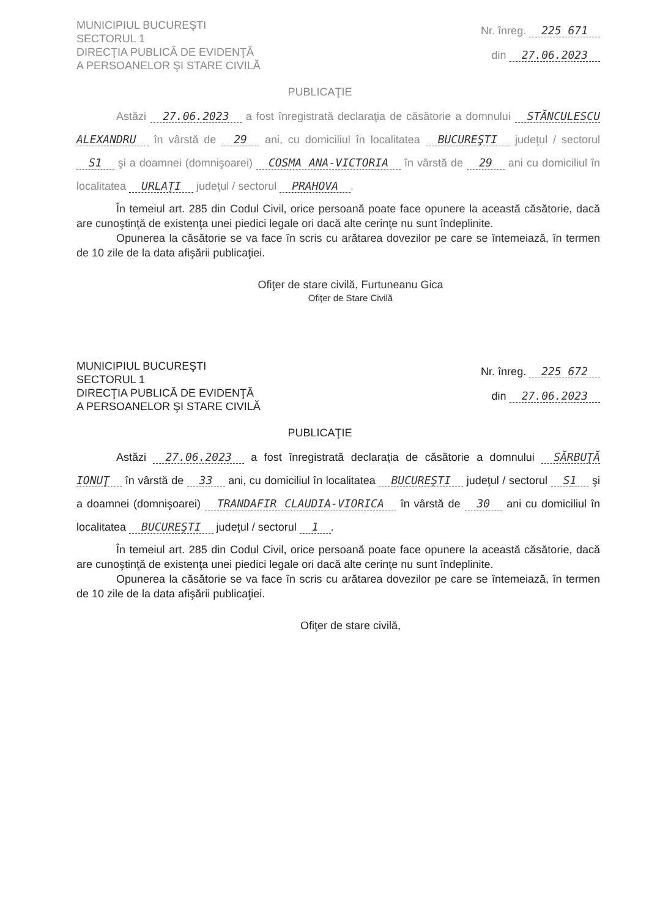MUNICIPIUL BUCUREŞTI
SECTORUL 1
DIRECŢIA PUBLICĂ DE EVIDENŢĂ
A PERSOANELOR ŞI STARE CIVILĂ
Nr. înreg. 225 671
din 27.06.2023
PUBLICAŢIE
Astăzi 27.06.2023 a fost înregistrată declaraţia de căsătorie a domnului STĂNCULESCU ALEXANDRU în vârstă de 29 ani, cu domiciliul în localitatea BUCUREŞTI judeţul / sectorul S1 şi a doamnei (domnişoarei) COSMA ANA-VICTORIA în vârstă de 29 ani cu domiciliul în localitatea URLAŢI judeţul / sectorul PRAHOVA.
În temeiul art. 285 din Codul Civil, orice persoană poate face opunere la această căsătorie, dacă are cunoştinţă de existenţa unei piedici legale ori dacă alte cerinţe nu sunt îndeplinite.
Opunerea la căsătorie se va face în scris cu arătarea dovezilor pe care se întemeiază, în termen de 10 zile de la data afişării publicaţiei.
Ofiţer de stare civilă, Furtuneanu Gica
Ofiţer de Stare Civilă
MUNICIPIUL BUCUREŞTI
SECTORUL 1
DIRECŢIA PUBLICĂ DE EVIDENŢĂ
A PERSOANELOR ŞI STARE CIVILĂ
Nr. înreg. 225 672
din 27.06.2023
PUBLICAŢIE
Astăzi 27.06.2023 a fost înregistrată declaraţia de căsătorie a domnului SĂRBUŢĂ IONUŢ în vârstă de 33 ani, cu domiciliul în localitatea BUCUREŞTI judeţul / sectorul S1 şi a doamnei (domnişoarei) TRANDAFIR CLAUDIA-VIORICA în vârstă de 30 ani cu domiciliul în localitatea BUCUREŞTI judeţul / sectorul 1.
În temeiul art. 285 din Codul Civil, orice persoană poate face opunere la această căsătorie, dacă are cunoştinţă de existenţa unei piedici legale ori dacă alte cerinţe nu sunt îndeplinite.
Opunerea la căsătorie se va face în scris cu arătarea dovezilor pe care se întemeiază, în termen de 10 zile de la data afişării publicaţiei.
Ofiţer de stare civilă,